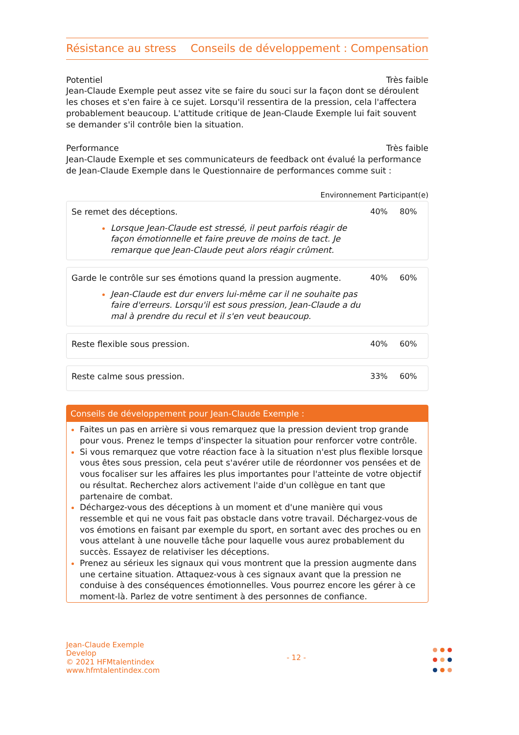Résistance au stress Conseils de développement : Compensation
Potentiel Très faible
Jean-Claude Exemple peut assez vite se faire du souci sur la façon dont se déroulent les choses et s'en faire à ce sujet. Lorsqu'il ressentira de la pression, cela l'affectera probablement beaucoup. L'attitude critique de Jean-Claude Exemple lui fait souvent se demander s'il contrôle bien la situation.
Performance Très faible
Jean-Claude Exemple et ses communicateurs de feedback ont évalué la performance de Jean-Claude Exemple dans le Questionnaire de performances comme suit :
Environnement Participant(e)
Se remet des déceptions.
Lorsque Jean-Claude est stressé, il peut parfois réagir de façon émotionnelle et faire preuve de moins de tact. Je remarque que Jean-Claude peut alors réagir crûment.
40% 80%
Garde le contrôle sur ses émotions quand la pression augmente.
Jean-Claude est dur envers lui-même car il ne souhaite pas faire d'erreurs. Lorsqu'il est sous pression, Jean-Claude a du mal à prendre du recul et il s'en veut beaucoup.
40% 60%
Reste flexible sous pression. 40% 60%
Reste calme sous pression. 33% 60%
Conseils de développement pour Jean-Claude Exemple :
Faites un pas en arrière si vous remarquez que la pression devient trop grande pour vous. Prenez le temps d'inspecter la situation pour renforcer votre contrôle.
Si vous remarquez que votre réaction face à la situation n'est plus flexible lorsque vous êtes sous pression, cela peut s'avérer utile de réordonner vos pensées et de vous focaliser sur les affaires les plus importantes pour l'atteinte de votre objectif ou résultat. Recherchez alors activement l'aide d'un collègue en tant que partenaire de combat.
Déchargez-vous des déceptions à un moment et d'une manière qui vous ressemble et qui ne vous fait pas obstacle dans votre travail. Déchargez-vous de vos émotions en faisant par exemple du sport, en sortant avec des proches ou en vous attelant à une nouvelle tâche pour laquelle vous aurez probablement du succès. Essayez de relativiser les déceptions.
Prenez au sérieux les signaux qui vous montrent que la pression augmente dans une certaine situation. Attaquez-vous à ces signaux avant que la pression ne conduise à des conséquences émotionnelles. Vous pourrez encore les gérer à ce moment-là. Parlez de votre sentiment à des personnes de confiance.
Jean-Claude Exemple
Develop
© 2021 HFMtalentindex
www.hfmtalentindex.com
- 12 -